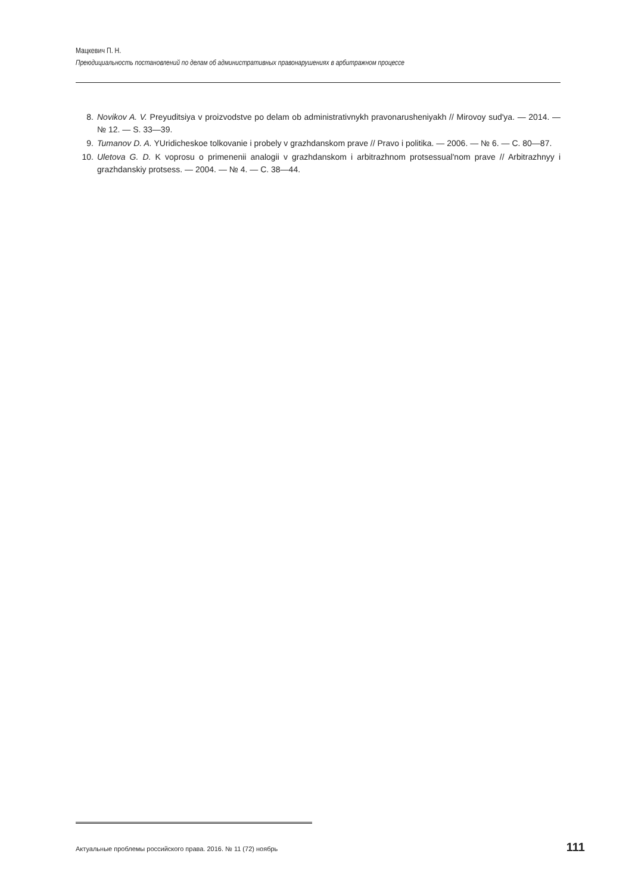Мацкевич П. Н.
Преюдициальность постановлений по делам об административных правонарушениях в арбитражном процессе
8. Novikov A. V. Preyuditsiya v proizvodstve po delam ob administrativnykh pravonarusheniyakh // Mirovoy sud'ya. — 2014. — № 12. — S. 33—39.
9. Tumanov D. A. YUridicheskoe tolkovanie i probely v grazhdanskom prave // Pravo i politika. — 2006. — № 6. — С. 80—87.
10. Uletova G. D. K voprosu o primenenii analogii v grazhdanskom i arbitrazhnom protsessual'nom prave // Arbitrazhnyy i grazhdanskiy protsess. — 2004. — № 4. — С. 38—44.
Актуальные проблемы российского права. 2016. № 11 (72) ноябрь 111